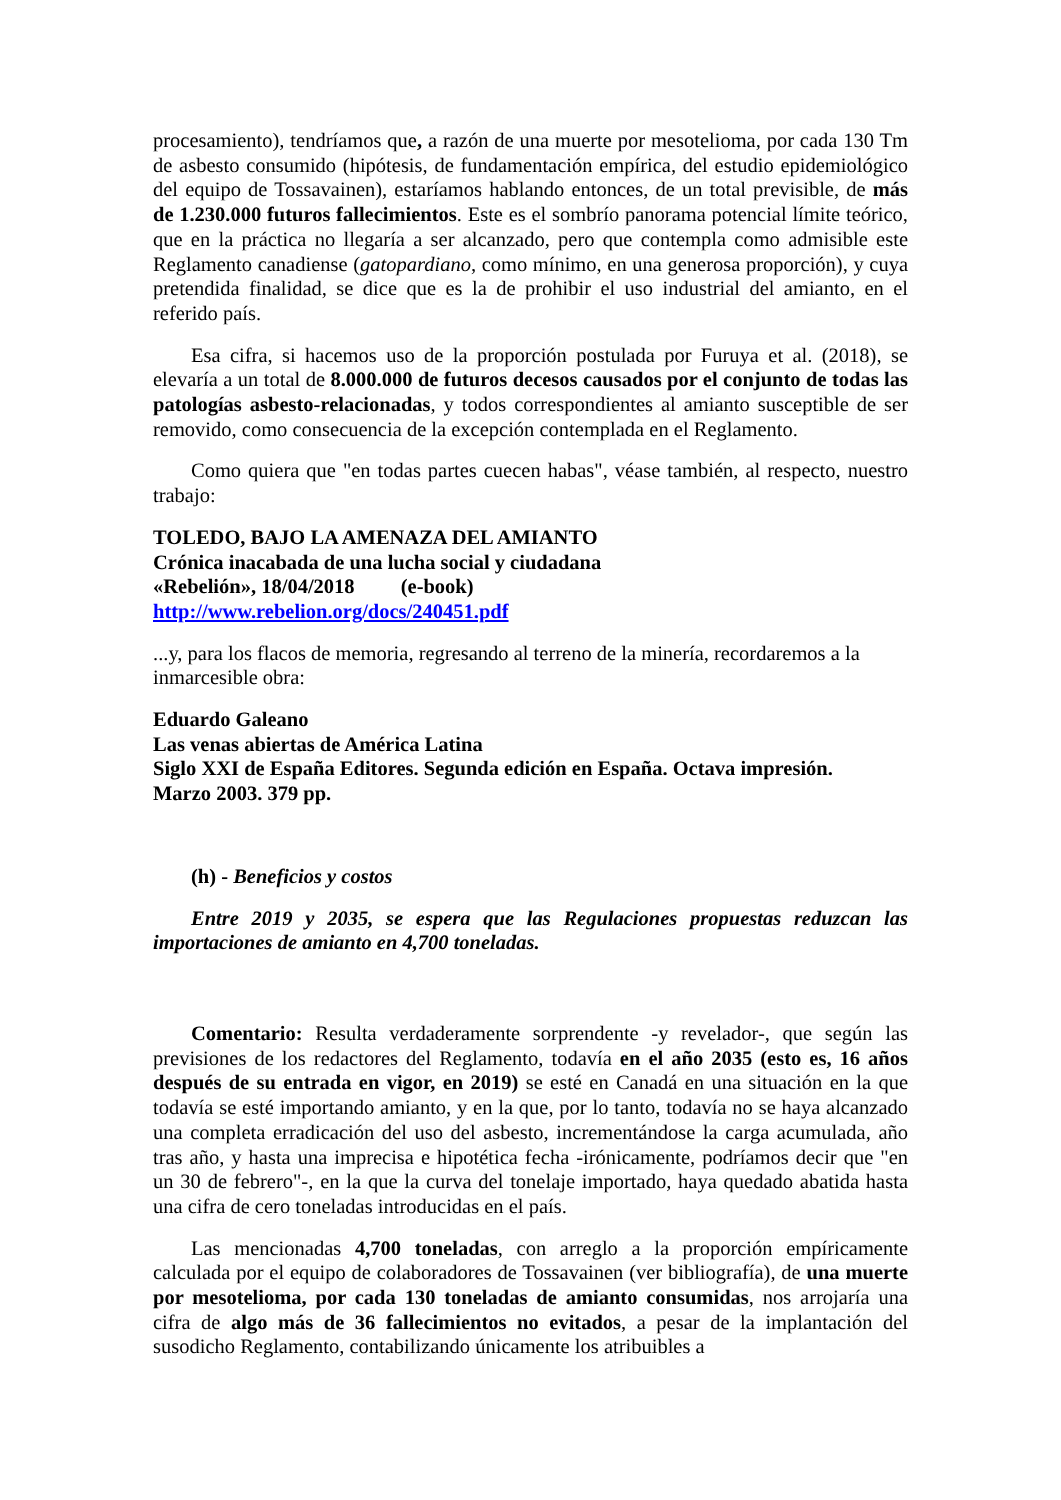procesamiento), tendríamos que, a razón de una muerte por mesotelioma, por cada 130 Tm de asbesto consumido (hipótesis, de fundamentación empírica, del estudio epidemiológico del equipo de Tossavainen), estaríamos hablando entonces, de un total previsible, de más de 1.230.000 futuros fallecimientos. Este es el sombrío panorama potencial límite teórico, que en la práctica no llegaría a ser alcanzado, pero que contempla como admisible este Reglamento canadiense (gatopardiano, como mínimo, en una generosa proporción), y cuya pretendida finalidad, se dice que es la de prohibir el uso industrial del amianto, en el referido país.
Esa cifra, si hacemos uso de la proporción postulada por Furuya et al. (2018), se elevaría a un total de 8.000.000 de futuros decesos causados por el conjunto de todas las patologías asbesto-relacionadas, y todos correspondientes al amianto susceptible de ser removido, como consecuencia de la excepción contemplada en el Reglamento.
Como quiera que "en todas partes cuecen habas", véase también, al respecto, nuestro trabajo:
TOLEDO, BAJO LA AMENAZA DEL AMIANTO
Crónica inacabada de una lucha social y ciudadana
«Rebelión», 18/04/2018 (e-book)
http://www.rebelion.org/docs/240451.pdf
...y, para los flacos de memoria, regresando al terreno de la minería, recordaremos a la inmarcesible obra:
Eduardo Galeano
Las venas abiertas de América Latina
Siglo XXI de España Editores. Segunda edición en España. Octava impresión.
Marzo 2003. 379 pp.
(h) - Beneficios y costos
Entre 2019 y 2035, se espera que las Regulaciones propuestas reduzcan las importaciones de amianto en 4,700 toneladas.
Comentario: Resulta verdaderamente sorprendente -y revelador-, que según las previsiones de los redactores del Reglamento, todavía en el año 2035 (esto es, 16 años después de su entrada en vigor, en 2019) se esté en Canadá en una situación en la que todavía se esté importando amianto, y en la que, por lo tanto, todavía no se haya alcanzado una completa erradicación del uso del asbesto, incrementándose la carga acumulada, año tras año, y hasta una imprecisa e hipotética fecha -irónicamente, podríamos decir que "en un 30 de febrero"-, en la que la curva del tonelaje importado, haya quedado abatida hasta una cifra de cero toneladas introducidas en el país.
Las mencionadas 4,700 toneladas, con arreglo a la proporción empíricamente calculada por el equipo de colaboradores de Tossavainen (ver bibliografía), de una muerte por mesotelioma, por cada 130 toneladas de amianto consumidas, nos arrojaría una cifra de algo más de 36 fallecimientos no evitados, a pesar de la implantación del susodicho Reglamento, contabilizando únicamente los atribuibles a